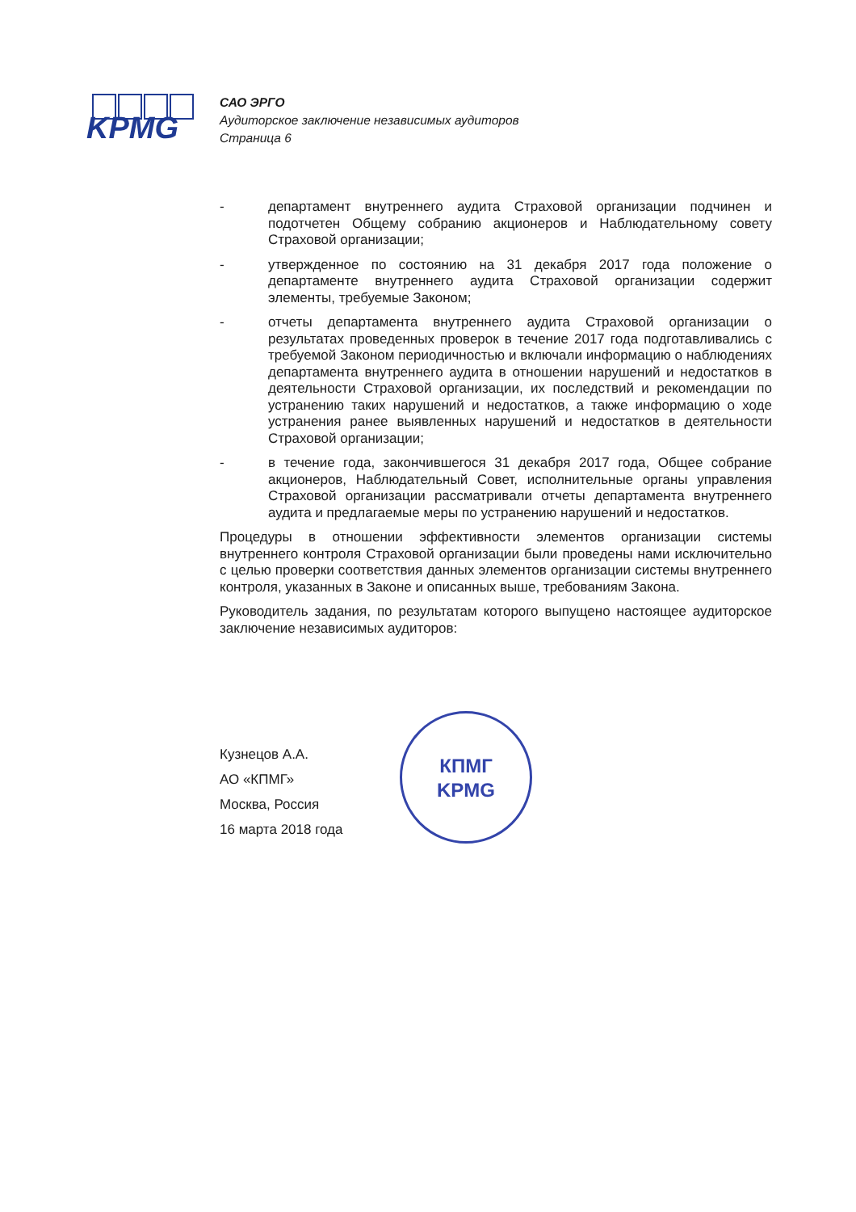KPMG
САО ЭРГО
Аудиторское заключение независимых аудиторов
Страница 6
- департамент внутреннего аудита Страховой организации подчинен и подотчетен Общему собранию акционеров и Наблюдательному совету Страховой организации;
- утвержденное по состоянию на 31 декабря 2017 года положение о департаменте внутреннего аудита Страховой организации содержит элементы, требуемые Законом;
- отчеты департамента внутреннего аудита Страховой организации о результатах проведенных проверок в течение 2017 года подготавливались с требуемой Законом периодичностью и включали информацию о наблюдениях департамента внутреннего аудита в отношении нарушений и недостатков в деятельности Страховой организации, их последствий и рекомендации по устранению таких нарушений и недостатков, а также информацию о ходе устранения ранее выявленных нарушений и недостатков в деятельности Страховой организации;
- в течение года, закончившегося 31 декабря 2017 года, Общее собрание акционеров, Наблюдательный Совет, исполнительные органы управления Страховой организации рассматривали отчеты департамента внутреннего аудита и предлагаемые меры по устранению нарушений и недостатков.
Процедуры в отношении эффективности элементов организации системы внутреннего контроля Страховой организации были проведены нами исключительно с целью проверки соответствия данных элементов организации системы внутреннего контроля, указанных в Законе и описанных выше, требованиям Закона.
Руководитель задания, по результатам которого выпущено настоящее аудиторское заключение независимых аудиторов:
Кузнецов А.А.
АО «КПМГ»
Москва, Россия
16 марта 2018 года
КПМГ
KPMG